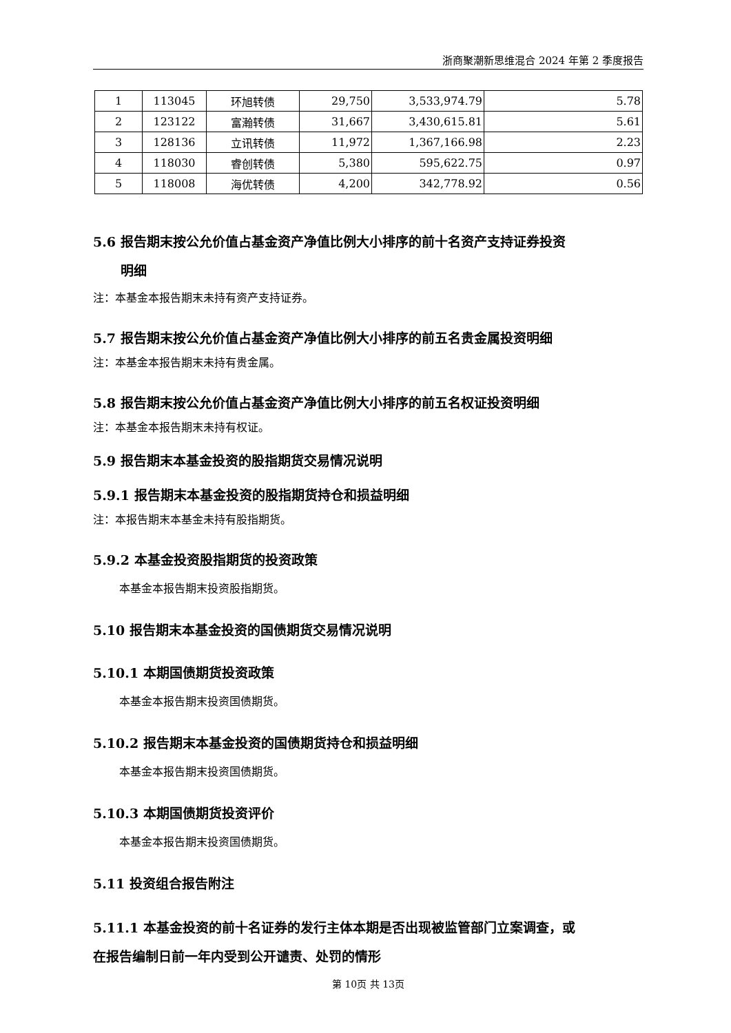浙商聚潮新思维混合 2024 年第 2 季度报告
| 1 | 113045 | 环旭转债 | 29,750 | 3,533,974.79 | 5.78 |
| 2 | 123122 | 富瀚转债 | 31,667 | 3,430,615.81 | 5.61 |
| 3 | 128136 | 立讯转债 | 11,972 | 1,367,166.98 | 2.23 |
| 4 | 118030 | 睿创转债 | 5,380 | 595,622.75 | 0.97 |
| 5 | 118008 | 海优转债 | 4,200 | 342,778.92 | 0.56 |
5.6 报告期末按公允价值占基金资产净值比例大小排序的前十名资产支持证券投资
明细
注：本基金本报告期末未持有资产支持证券。
5.7 报告期末按公允价值占基金资产净值比例大小排序的前五名贵金属投资明细
注：本基金本报告期末未持有贵金属。
5.8 报告期末按公允价值占基金资产净值比例大小排序的前五名权证投资明细
注：本基金本报告期末未持有权证。
5.9 报告期末本基金投资的股指期货交易情况说明
5.9.1 报告期末本基金投资的股指期货持仓和损益明细
注：本报告期末本基金未持有股指期货。
5.9.2 本基金投资股指期货的投资政策
本基金本报告期末投资股指期货。
5.10 报告期末本基金投资的国债期货交易情况说明
5.10.1 本期国债期货投资政策
本基金本报告期末投资国债期货。
5.10.2 报告期末本基金投资的国债期货持仓和损益明细
本基金本报告期末投资国债期货。
5.10.3 本期国债期货投资评价
本基金本报告期末投资国债期货。
5.11 投资组合报告附注
5.11.1 本基金投资的前十名证券的发行主体本期是否出现被监管部门立案调查，或
在报告编制日前一年内受到公开谴责、处罚的情形
第 10页 共 13页